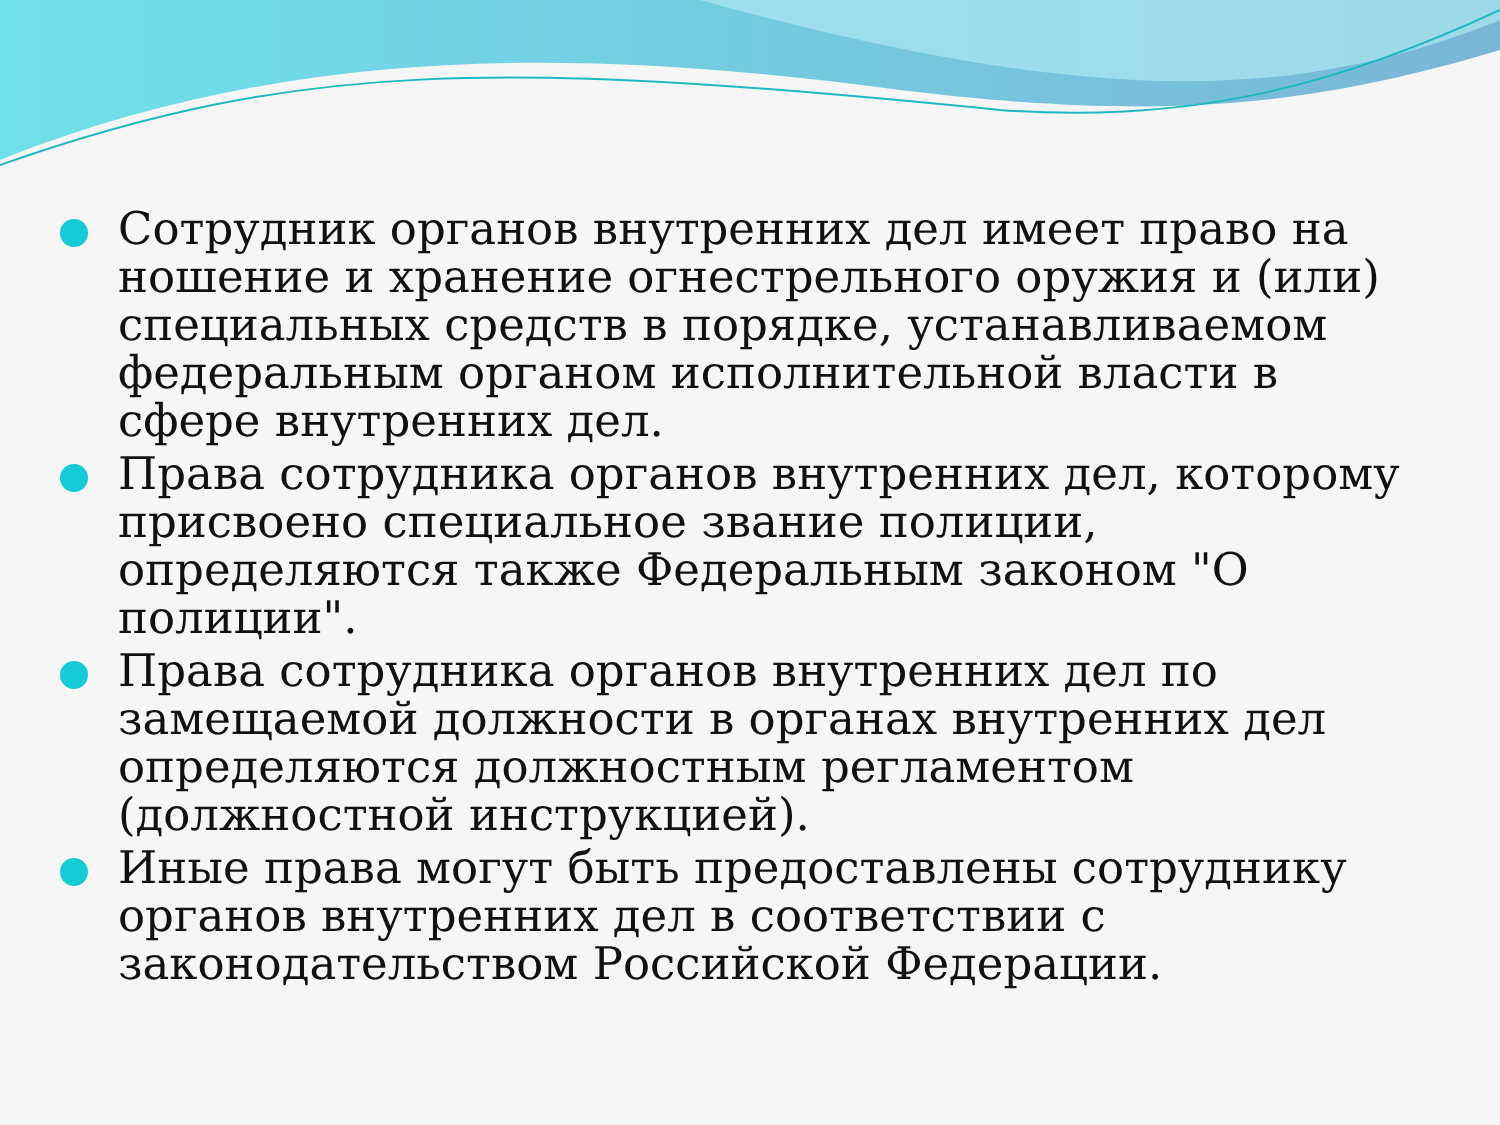Сотрудник органов внутренних дел имеет право на ношение и хранение огнестрельного оружия и (или) специальных средств в порядке, устанавливаемом федеральным органом исполнительной власти в сфере внутренних дел.
Права сотрудника органов внутренних дел, которому присвоено специальное звание полиции, определяются также Федеральным законом "О полиции".
Права сотрудника органов внутренних дел по замещаемой должности в органах внутренних дел определяются должностным регламентом (должностной инструкцией).
Иные права могут быть предоставлены сотруднику органов внутренних дел в соответствии с законодательством Российской Федерации.